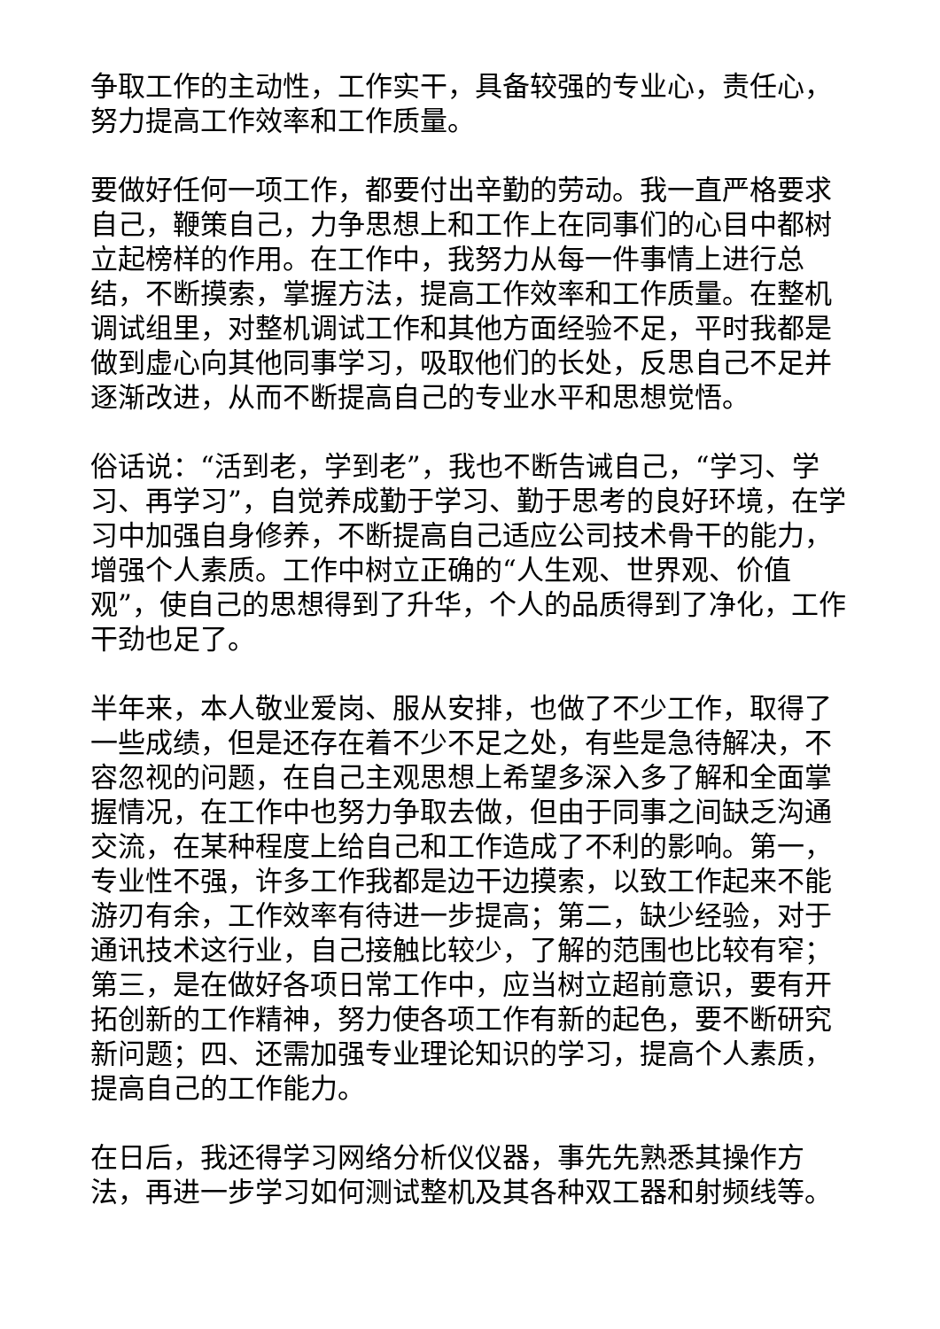争取工作的主动性，工作实干，具备较强的专业心，责任心，努力提高工作效率和工作质量。
要做好任何一项工作，都要付出辛勤的劳动。我一直严格要求自己，鞭策自己，力争思想上和工作上在同事们的心目中都树立起榜样的作用。在工作中，我努力从每一件事情上进行总结，不断摸索，掌握方法，提高工作效率和工作质量。在整机调试组里，对整机调试工作和其他方面经验不足，平时我都是做到虚心向其他同事学习，吸取他们的长处，反思自己不足并逐渐改进，从而不断提高自己的专业水平和思想觉悟。
俗话说：“活到老，学到老”，我也不断告诫自己，“学习、学习、再学习”，自觉养成勤于学习、勤于思考的良好环境，在学习中加强自身修养，不断提高自己适应公司技术骨干的能力，增强个人素质。工作中树立正确的“人生观、世界观、价值观”，使自己的思想得到了升华，个人的品质得到了净化，工作干劲也足了。
半年来，本人敬业爱岗、服从安排，也做了不少工作，取得了一些成绩，但是还存在着不少不足之处，有些是急待解决，不容忽视的问题，在自己主观思想上希望多深入多了解和全面掌握情况，在工作中也努力争取去做，但由于同事之间缺乏沟通交流，在某种程度上给自己和工作造成了不利的影响。第一，专业性不强，许多工作我都是边干边摸索，以致工作起来不能游刃有余，工作效率有待进一步提高；第二，缺少经验，对于通讯技术这行业，自己接触比较少，了解的范围也比较有窄；第三，是在做好各项日常工作中，应当树立超前意识，要有开拓创新的工作精神，努力使各项工作有新的起色，要不断研究新问题；四、还需加强专业理论知识的学习，提高个人素质，提高自己的工作能力。
在日后，我还得学习网络分析仪仪器，事先先熟悉其操作方法，再进一步学习如何测试整机及其各种双工器和射频线等。